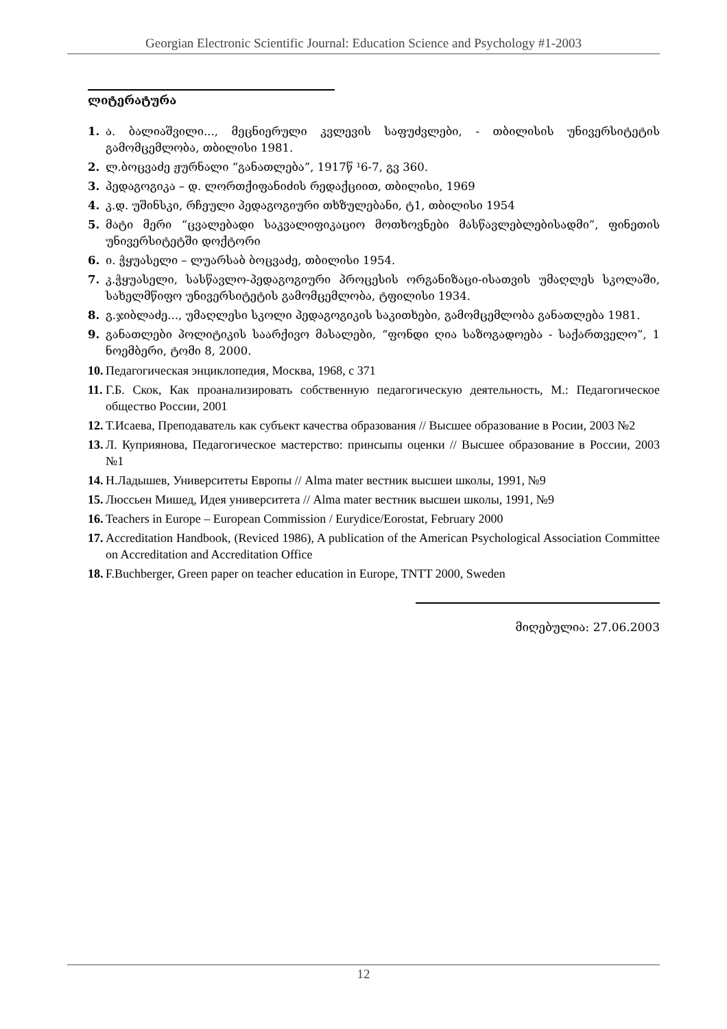Georgian Electronic Scientific Journal: Education Science and Psychology #1-2003
ლიტერატურა
1. ა. ბალიაშვილი..., მეცნიერული კვლევის საფუძვლები, - თბილისის უნივერსიტეტის გამომცემლობა, თბილისი 1981.
2. ლ.ბოცვაძე ჟურნალი “განათლება”, 1917წ ¹6-7, გვ 360.
3. პედაგოგიკა – დ. ლორთქიფანიძის რედაქციით, თბილისი, 1969
4. კ.დ. უშინსკი, რჩეული პედაგოგიური თხზულებანი, ტ1, თბილისი 1954
5. მატი მერი “ცვალებადი საკვალიფიკაციო მოთხოვნები მასწავლებლებისადმი”, ფინეთის უნივერსიტეტში დოქტორი
6. ი. ჭყუასელი – ლუარსაბ ბოცვაძე, თბილისი 1954.
7. კ.ჭყუასელი, სასწავლო-პედაგოგიური პროცესის ორგანიზაცი-ისათვის უმაღლეს სკოლაში, სახელმწიფო უნივერსიტეტის გამომცემლობა, ტფილისი 1934.
8. გ.ჯიბლაძე..., უმაღლესი სკოლი პედაგოგიკის საკითხები, გამომცემლობა განათლება 1981.
9. განათლები პოლიტიკის საარქივო მასალები, “ფონდი ღია საზოგადოება - საქართველო”, 1 ნოემბერი, ტომი 8, 2000.
10. Педагогическая энциклопедия, Москва, 1968, с 371
11. Г.Б. Скок, Как проанализировать собственную педагогическую деятельность, М.: Педагогическое общество России, 2001
12. Т.Исаева, Преподаватель как субъект качества образования // Высшее образование в Росии, 2003 №2
13. Л. Куприянова, Педагогическое мастерство: принсыпы оценки // Высшее образование в России, 2003 №1
14. Н.Ладышев, Университеты Европы // Alma mater вестник высшеи школы, 1991, №9
15. Люссьен Мишед, Идея университета // Alma mater вестник высшеи школы, 1991, №9
16. Teachers in Europe – European Commission / Eurydice/Eorostat, February 2000
17. Accreditation Handbook, (Reviced 1986), A publication of the American Psychological Association Committee on Accreditation and Accreditation Office
18. F.Buchberger, Green paper on teacher education in Europe, TNTT 2000, Sweden
მიღებულია: 27.06.2003
12